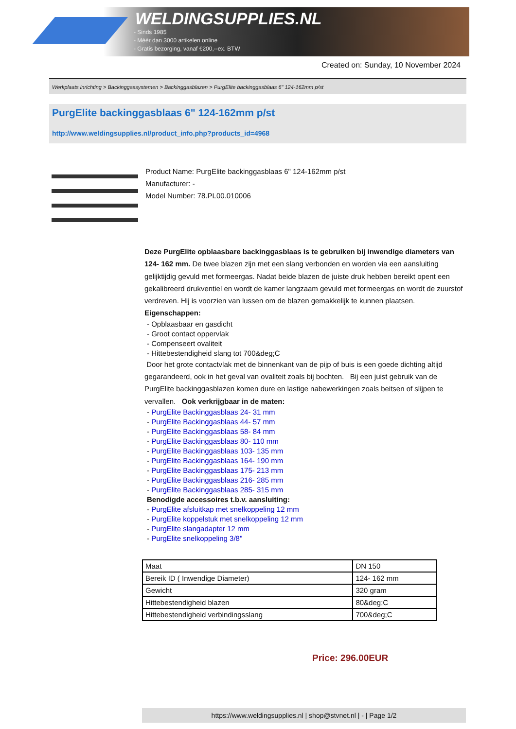WELDINGSUPPLIES.NL
- Sinds 1985
- Méér dan 3000 artikelen online
- Gratis bezorging, vanaf €200,--ex. BTW
Created on: Sunday, 10 November 2024
Werkplaats inrichting > Backinggassystemen > Backinggasblazen > PurgElite backinggasblaas 6" 124-162mm p/st
PurgElite backinggasblaas 6" 124-162mm p/st
http://www.weldingsupplies.nl/product_info.php?products_id=4968
Product Name: PurgElite backinggasblaas 6" 124-162mm p/st
Manufacturer: -
Model Number: 78.PL00.010006
Deze PurgElite opblaasbare backinggasblaas is te gebruiken bij inwendige diameters van 124- 162 mm. De twee blazen zijn met een slang verbonden en worden via een aansluiting gelijktijdig gevuld met formeergas. Nadat beide blazen de juiste druk hebben bereikt opent een gekalibreerd drukventiel en wordt de kamer langzaam gevuld met formeergas en wordt de zuurstof verdreven. Hij is voorzien van lussen om de blazen gemakkelijk te kunnen plaatsen. Eigenschappen:
- Opblaasbaar en gasdicht
- Groot contact oppervlak
- Compenseert ovaliteit
- Hittebestendigheid slang tot 700&deg;C
Door het grote contactvlak met de binnenkant van de pijp of buis is een goede dichting altijd gegarandeerd, ook in het geval van ovaliteit zoals bij bochten. Bij een juist gebruik van de PurgElite backinggasblazen komen dure en lastige nabewerkingen zoals beitsen of slijpen te vervallen. Ook verkrijgbaar in de maten:
- PurgElite Backinggasblaas 24- 31 mm
- PurgElite Backinggasblaas 44- 57 mm
- PurgElite Backinggasblaas 58- 84 mm
- PurgElite Backinggasblaas 80- 110 mm
- PurgElite Backinggasblaas 103- 135 mm
- PurgElite Backinggasblaas 164- 190 mm
- PurgElite Backinggasblaas 175- 213 mm
- PurgElite Backinggasblaas 216- 285 mm
- PurgElite Backinggasblaas 285- 315 mm
Benodigde accessoires t.b.v. aansluiting:
- PurgElite afsluitkap met snelkoppeling 12 mm
- PurgElite koppelstuk met snelkoppeling 12 mm
- PurgElite slangadapter 12 mm
- PurgElite snelkoppeling 3/8"
| Maat | DN 150 |
| Bereik ID ( Inwendige Diameter) | 124- 162 mm |
| Gewicht | 320 gram |
| Hittebestendigheid blazen | 80&deg;C |
| Hittebestendigheid verbindingsslang | 700&deg;C |
Price: 296.00EUR
https://www.weldingsupplies.nl | shop@stvnet.nl | - | Page 1/2